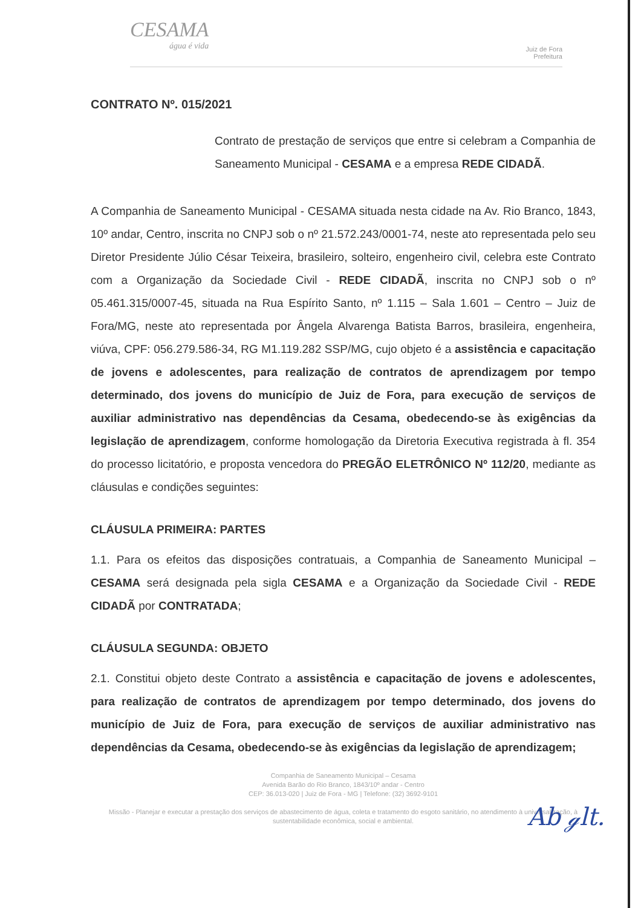CESAMA
água é vida
Juiz de Fora
Prefeitura
CONTRATO Nº. 015/2021
Contrato de prestação de serviços que entre si celebram a Companhia de Saneamento Municipal - CESAMA e a empresa REDE CIDADÃ.
A Companhia de Saneamento Municipal - CESAMA situada nesta cidade na Av. Rio Branco, 1843, 10º andar, Centro, inscrita no CNPJ sob o nº 21.572.243/0001-74, neste ato representada pelo seu Diretor Presidente Júlio César Teixeira, brasileiro, solteiro, engenheiro civil, celebra este Contrato com a Organização da Sociedade Civil - REDE CIDADÃ, inscrita no CNPJ sob o nº 05.461.315/0007-45, situada na Rua Espírito Santo, nº 1.115 – Sala 1.601 – Centro – Juiz de Fora/MG, neste ato representada por Ângela Alvarenga Batista Barros, brasileira, engenheira, viúva, CPF: 056.279.586-34, RG M1.119.282 SSP/MG, cujo objeto é a assistência e capacitação de jovens e adolescentes, para realização de contratos de aprendizagem por tempo determinado, dos jovens do município de Juiz de Fora, para execução de serviços de auxiliar administrativo nas dependências da Cesama, obedecendo-se às exigências da legislação de aprendizagem, conforme homologação da Diretoria Executiva registrada à fl. 354 do processo licitatório, e proposta vencedora do PREGÃO ELETRÔNICO Nº 112/20, mediante as cláusulas e condições seguintes:
CLÁUSULA PRIMEIRA: PARTES
1.1. Para os efeitos das disposições contratuais, a Companhia de Saneamento Municipal – CESAMA será designada pela sigla CESAMA e a Organização da Sociedade Civil - REDE CIDADÃ por CONTRATADA;
CLÁUSULA SEGUNDA: OBJETO
2.1. Constitui objeto deste Contrato a assistência e capacitação de jovens e adolescentes, para realização de contratos de aprendizagem por tempo determinado, dos jovens do município de Juiz de Fora, para execução de serviços de auxiliar administrativo nas dependências da Cesama, obedecendo-se às exigências da legislação de aprendizagem;
Companhia de Saneamento Municipal – Cesama
Avenida Barão do Rio Branco, 1843/10º andar - Centro
CEP: 36.013-020 | Juiz de Fora - MG | Telefone: (32) 3692-9101
Missão - Planejar e executar a prestação dos serviços de abastecimento de água, coleta e tratamento do esgoto sanitário, no atendimento à universalização, à sustentabilidade econômica, social e ambiental.
Ab ℊlt.